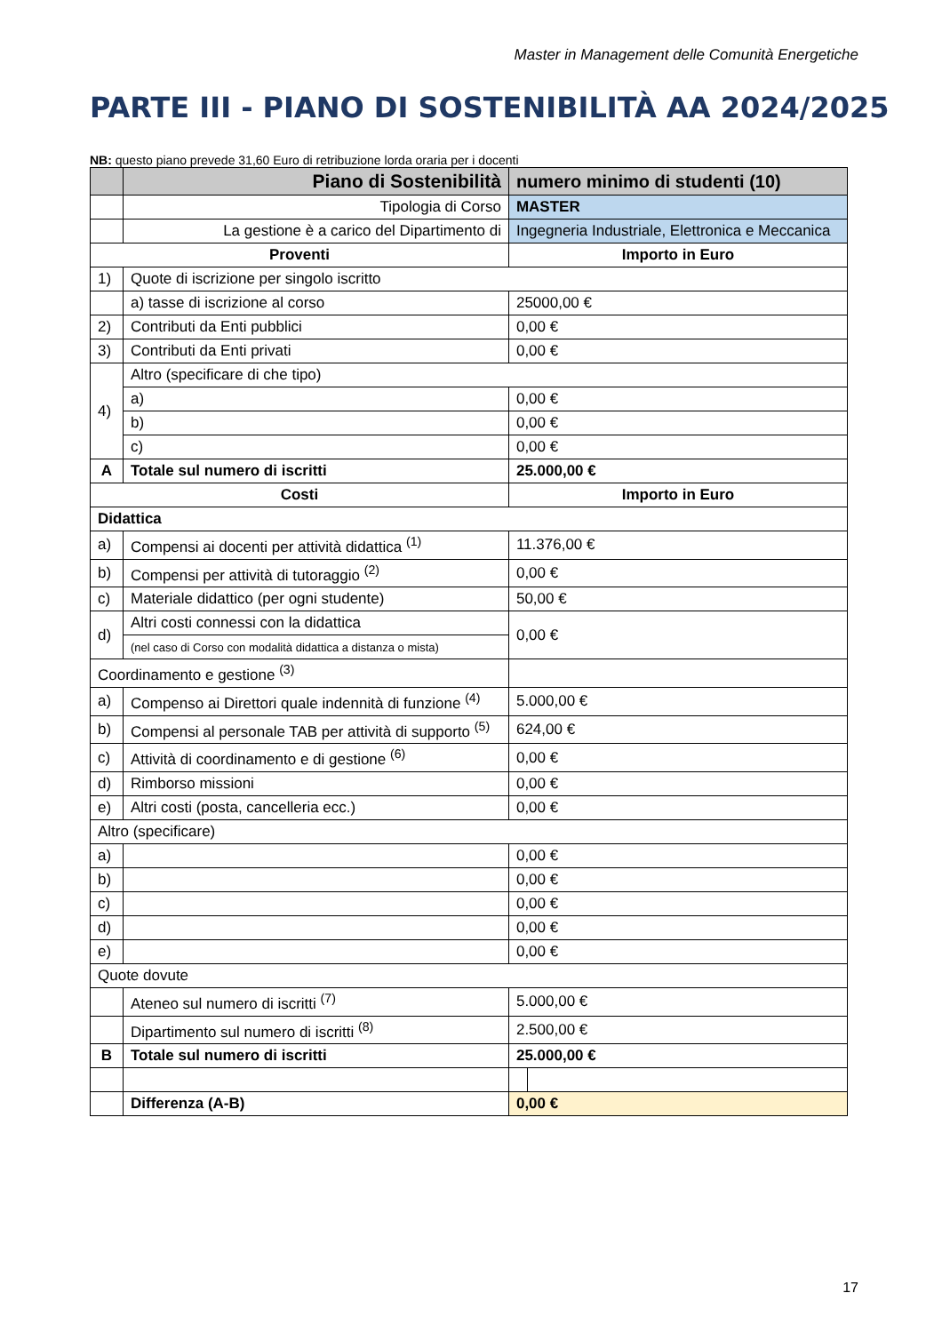Master in Management delle Comunità Energetiche
PARTE III - PIANO DI SOSTENIBILITÀ AA 2024/2025
NB: questo piano prevede 31,60 Euro di retribuzione lorda oraria per i docenti
| | Piano di Sostenibilità | numero minimo di studenti (10) | |
| | Tipologia di Corso | MASTER | |
| | La gestione è a carico del Dipartimento di | Ingegneria Industriale, Elettronica e Meccanica | |
| Proventi | | Importo in Euro | |
| 1) | Quote di iscrizione per singolo iscritto | | |
| | a) tasse di iscrizione al corso | 25000,00 € | |
| 2) | Contributi da Enti pubblici | 0,00 € | |
| 3) | Contributi da Enti privati | 0,00 € | |
| 4) | Altro (specificare di che tipo) | | |
| | a) | 0,00 € | |
| | b) | 0,00 € | |
| | c) | 0,00 € | |
| A | Totale sul numero di iscritti | 25.000,00 € | |
| Costi | | Importo in Euro | |
| Didattica | | | |
| a) | Compensi ai docenti per attività didattica <sup>(1)</sup> | 11.376,00 € | |
| b) | Compensi per attività di tutoraggio <sup>(2)</sup> | 0,00 € | |
| c) | Materiale didattico (per ogni studente) | 50,00 € | |
| d) | Altri costi connessi con la didattica | 0,00 € | |
| | (nel caso di Corso con modalità didattica a distanza o mista) | | |
| Coordinamento e gestione <sup>(3)</sup> | | | |
| a) | Compenso ai Direttori quale indennità di funzione <sup>(4)</sup> | 5.000,00 € | |
| b) | Compensi al personale TAB per attività di supporto <sup>(5)</sup> | 624,00 € | |
| c) | Attività di coordinamento e di gestione <sup>(6)</sup> | 0,00 € | |
| d) | Rimborso missioni | 0,00 € | |
| e) | Altri costi (posta, cancelleria ecc.) | 0,00 € | |
| Altro (specificare) | | | |
| a) | | 0,00 € | |
| b) | | 0,00 € | |
| c) | | 0,00 € | |
| d) | | 0,00 € | |
| e) | | 0,00 € | |
| Quote dovute | | | |
| | Ateneo sul numero di iscritti <sup>(7)</sup> | 5.000,00 € | |
| | Dipartimento sul numero di iscritti <sup>(8)</sup> | 2.500,00 € | |
| B | Totale sul numero di iscritti | 25.000,00 € | |
| | Differenza (A-B) | 0,00 € | |
17